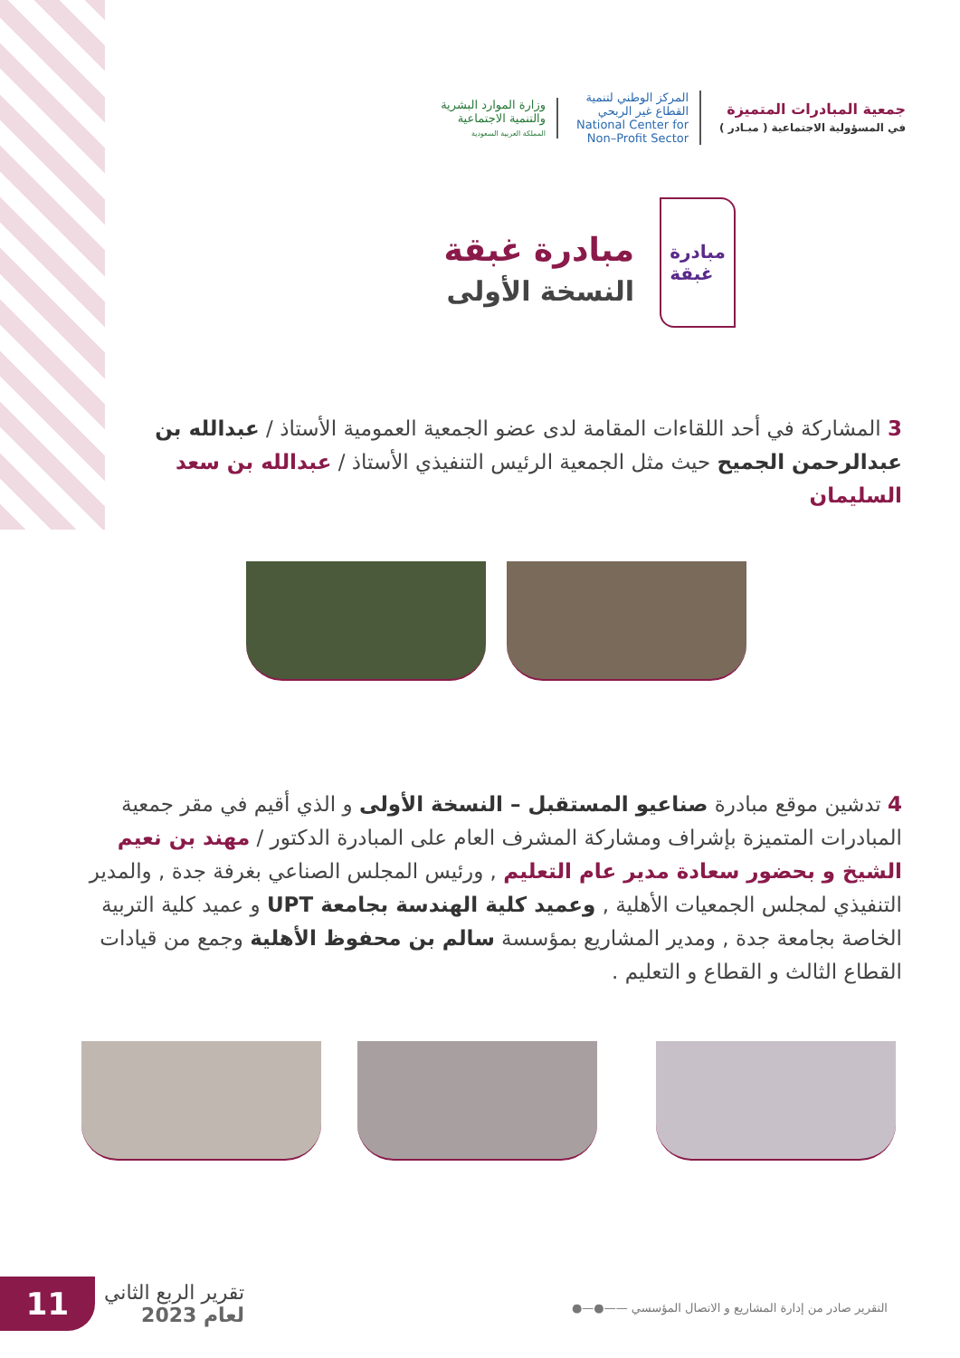جمعية المبادرات المتميزة
في المسؤولية الاجتماعية ( مبـادر )
المركز الوطني لتنمية
القطاع غير الربحي
National Center for
Non–Profit Sector
وزارة الموارد البشرية
والتنمية الاجتماعية
المملكة العربية السعودية
مبادرة
غبقة
مبادرة غبقة
النسخة الأولى
3 المشاركة في أحد اللقاءات المقامة لدى عضو الجمعية العمومية الأستاذ / عبدالله بن عبدالرحمن الجميح حيث مثل الجمعية الرئيس التنفيذي الأستاذ / عبدالله بن سعد السليمان
4 تدشين موقع مبادرة صناعيو المستقبل – النسخة الأولى و الذي أقيم في مقر جمعية المبادرات المتميزة بإشراف ومشاركة المشرف العام على المبادرة الدكتور / مهند بن نعيم الشيخ و بحضور سعادة مدير عام التعليم , ورئيس المجلس الصناعي بغرفة جدة , والمدير التنفيذي لمجلس الجمعيات الأهلية , وعميد كلية الهندسة بجامعة UPT و عميد كلية التربية الخاصة بجامعة جدة , ومدير المشاريع بمؤسسة سالم بن محفوظ الأهلية وجمع من قيادات القطاع الثالث و القطاع و التعليم .
11
تقرير الربع الثاني
لعام 2023
التقرير صادر من إدارة المشاريع و الاتصال المؤسسي ——●—●